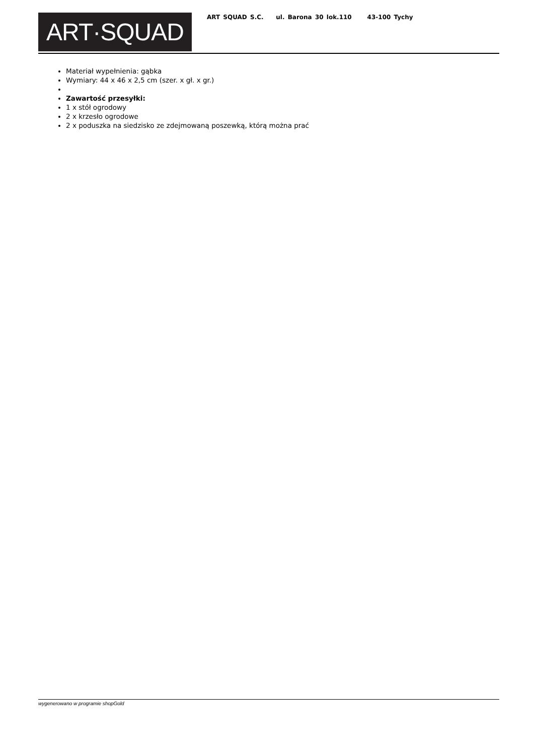ART·SQUAD
ART SQUAD S.C. ul. Barona 30 lok.110 43-100 Tychy
Materiał wypełnienia: gąbka
Wymiary: 44 x 46 x 2,5 cm (szer. x gł. x gr.)
Zawartość przesyłki:
1 x stół ogrodowy
2 x krzesło ogrodowe
2 x poduszka na siedzisko ze zdejmowaną poszewką, którą można prać
wygenerowano w programie shopGold